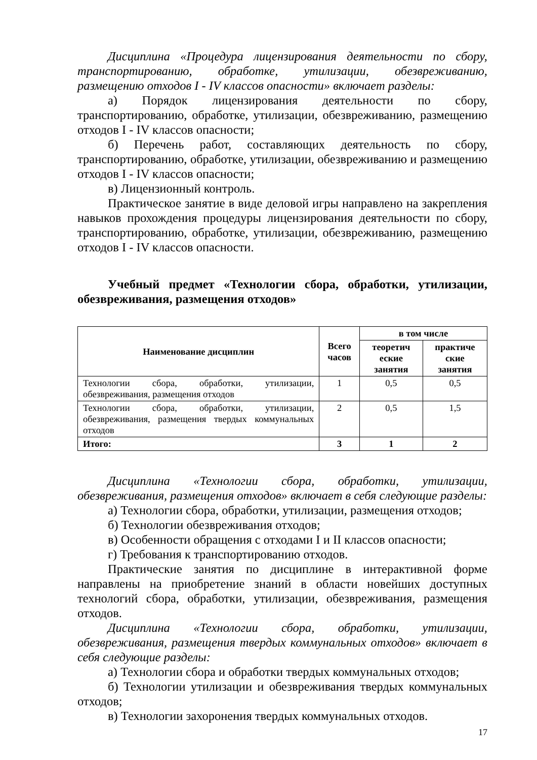Дисциплина «Процедура лицензирования деятельности по сбору, транспортированию, обработке, утилизации, обезвреживанию, размещению отходов I - IV классов опасности» включает разделы:
а) Порядок лицензирования деятельности по сбору, транспортированию, обработке, утилизации, обезвреживанию, размещению отходов I - IV классов опасности;
б) Перечень работ, составляющих деятельность по сбору, транспортированию, обработке, утилизации, обезвреживанию и размещению отходов I - IV классов опасности;
в) Лицензионный контроль.
Практическое занятие в виде деловой игры направлено на закрепления навыков прохождения процедуры лицензирования деятельности по сбору, транспортированию, обработке, утилизации, обезвреживанию, размещению отходов I - IV классов опасности.
Учебный предмет «Технологии сбора, обработки, утилизации, обезвреживания, размещения отходов»
| Наименование дисциплин | Всего часов | в том числе | |
| --- | --- | --- | --- |
| | | теоретич еские занятия | практиче ские занятия |
| Технологии сбора, обработки, утилизации, обезвреживания, размещения отходов | 1 | 0,5 | 0,5 |
| Технологии сбора, обработки, утилизации, обезвреживания, размещения твердых коммунальных отходов | 2 | 0,5 | 1,5 |
| Итого: | 3 | 1 | 2 |
Дисциплина «Технологии сбора, обработки, утилизации, обезвреживания, размещения отходов» включает в себя следующие разделы:
а) Технологии сбора, обработки, утилизации, размещения отходов;
б) Технологии обезвреживания отходов;
в) Особенности обращения с отходами I и II классов опасности;
г) Требования к транспортированию отходов.
Практические занятия по дисциплине в интерактивной форме направлены на приобретение знаний в области новейших доступных технологий сбора, обработки, утилизации, обезвреживания, размещения отходов.
Дисциплина «Технологии сбора, обработки, утилизации, обезвреживания, размещения твердых коммунальных отходов» включает в себя следующие разделы:
а) Технологии сбора и обработки твердых коммунальных отходов;
б) Технологии утилизации и обезвреживания твердых коммунальных отходов;
в) Технологии захоронения твердых коммунальных отходов.
17